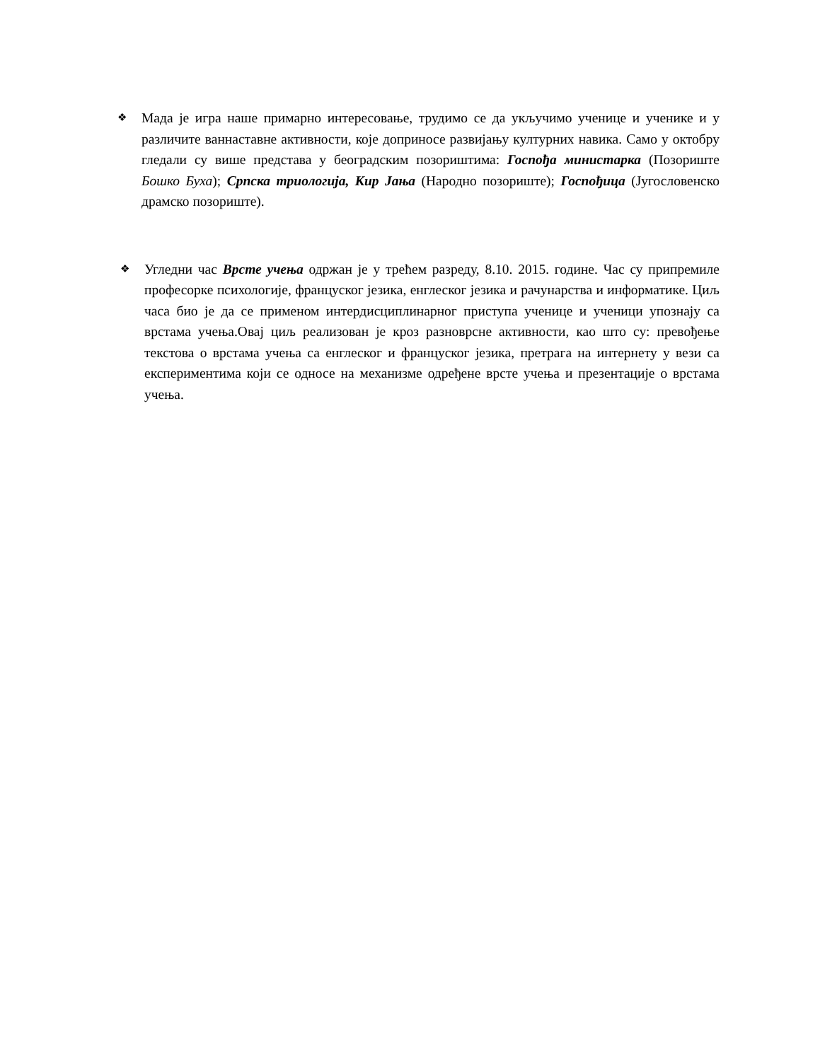❖
Мада је игра наше примарно интересовање, трудимо се да укључимо ученице и ученике и у различите ваннаставне активности, које доприносе развијању културних навика. Само у октобру гледали су више представа у београдским позориштима: Госпођа министарка (Позориште Бошко Буха); Српска триологија, Кир Јања (Народно позориште); Госпођица (Југословенско драмско позориште).
❖
Угледни час Врсте учења одржан је у трећем разреду, 8.10. 2015. године. Час су припремиле професорке психологије, француског језика, енглеског језика и рачунарства и информатике. Циљ часа био је да се применом интердисциплинарног приступа ученице и ученици упознају са врстама учења.Овај циљ реализован је кроз разноврсне активности, као што су: превођење текстова о врстама учења са енглеског и француског језика, претрага на интернету у вези са експериментима који се односе на механизме одређене врсте учења и презентације о врстама учења.